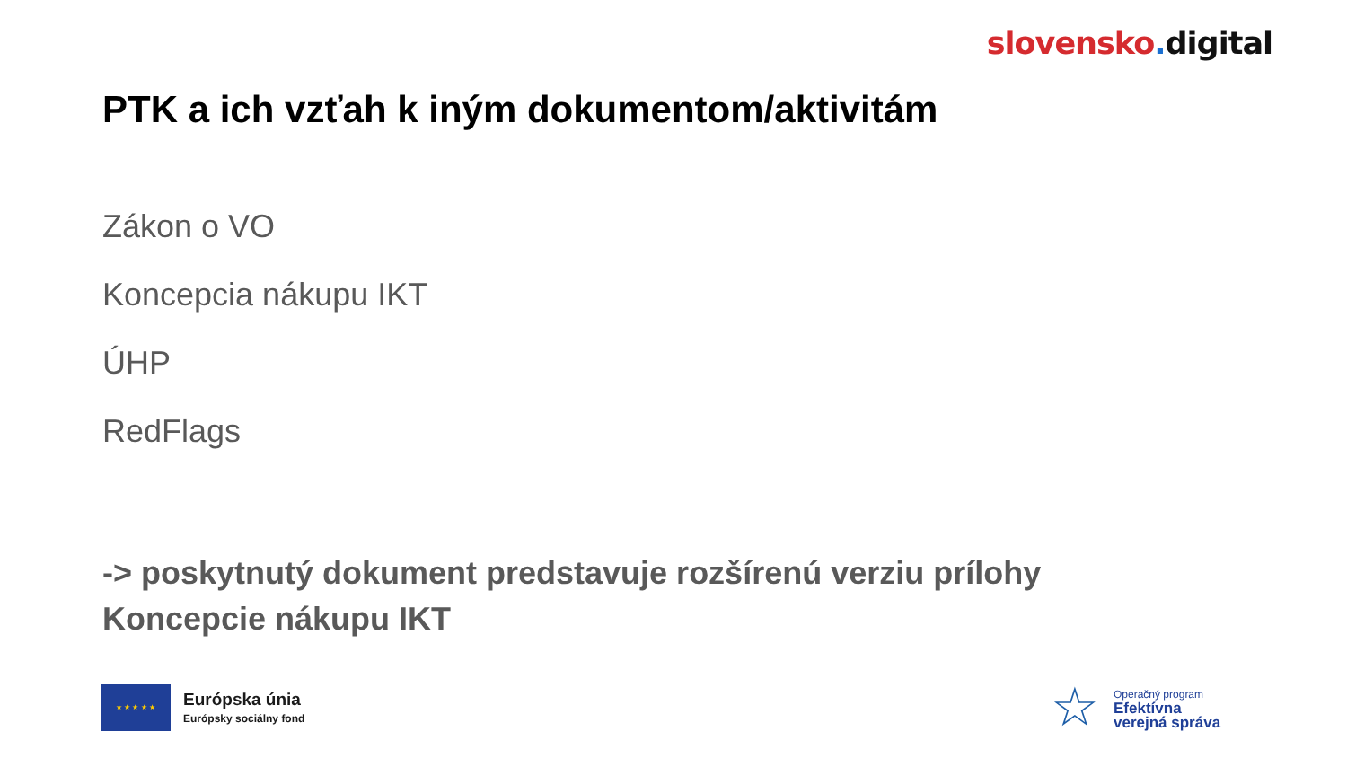slovensko. digital
PTK a ich vzťah k iným dokumentom/aktivitám
Zákon o VO
Koncepcia nákupu IKT
ÚHP
RedFlags
-> poskytnutý dokument predstavuje rozšírenú verziu prílohy Koncepcie nákupu IKT
★ ★ ★ ★ ★
Európska únia
Európsky sociálny fond
☆
Operačný program
Efektívna
verejná správa